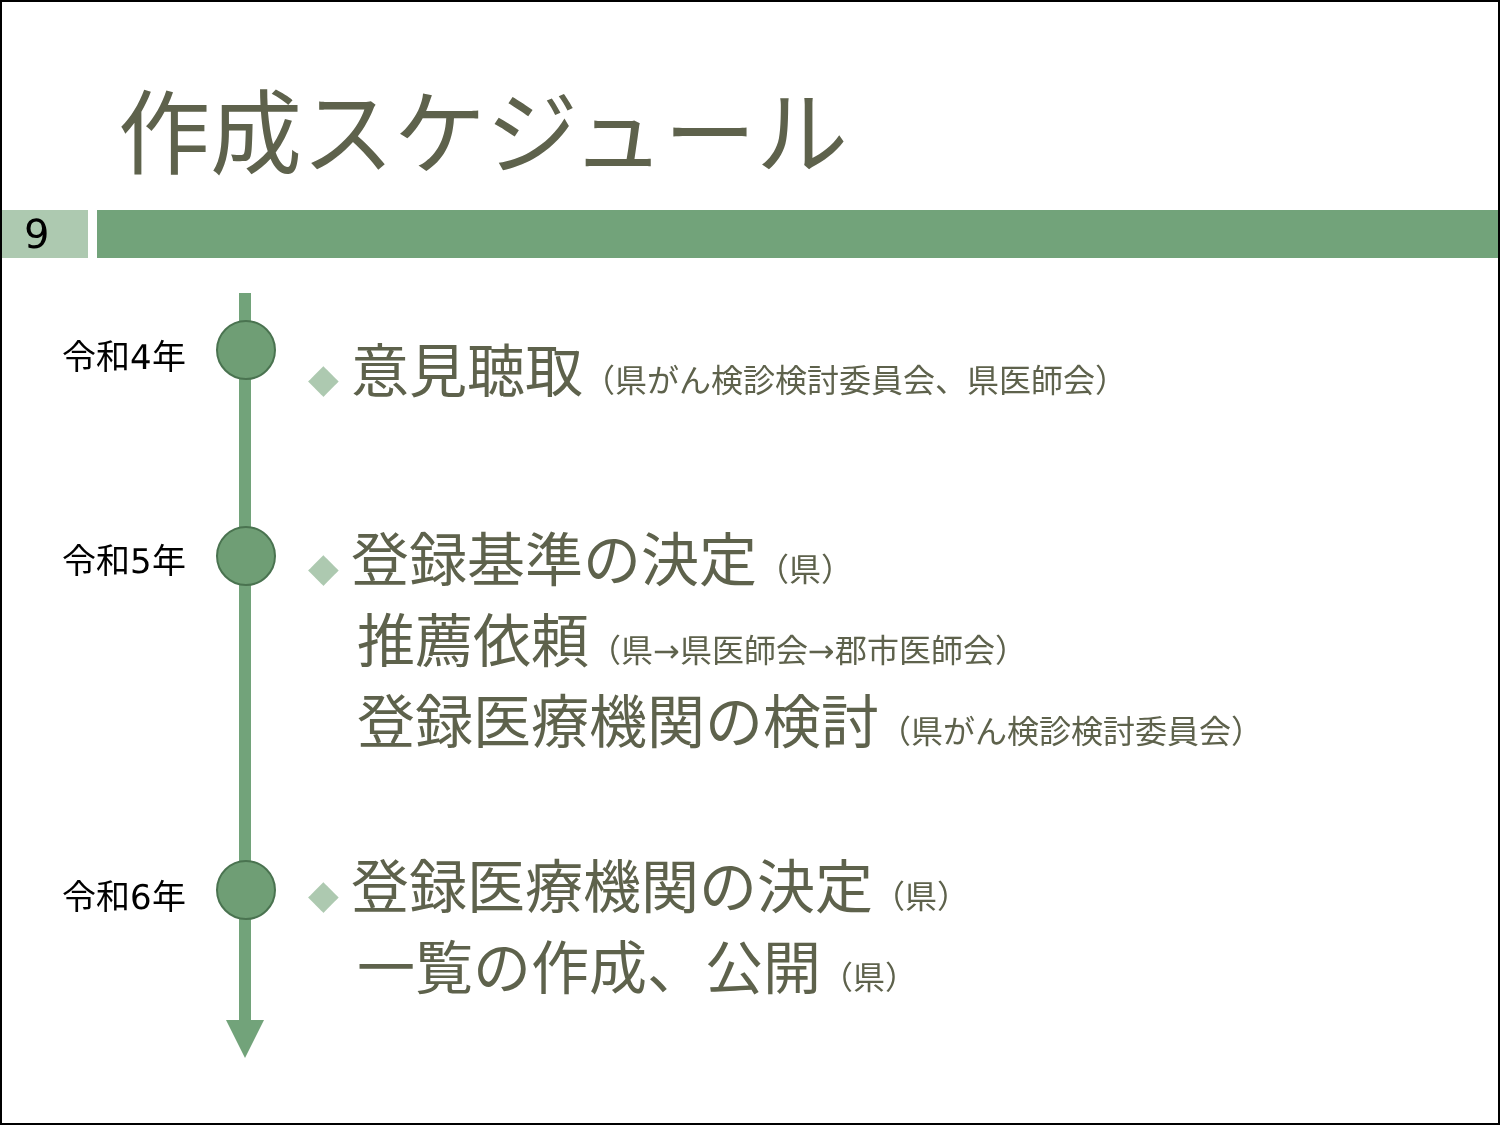作成スケジュール
9
令和4年
◆ 意見聴取（県がん検診検討委員会、県医師会）
令和5年
◆ 登録基準の決定（県）
推薦依頼（県→県医師会→郡市医師会）
登録医療機関の検討（県がん検診検討委員会）
令和6年
◆ 登録医療機関の決定（県）
一覧の作成、公開（県）